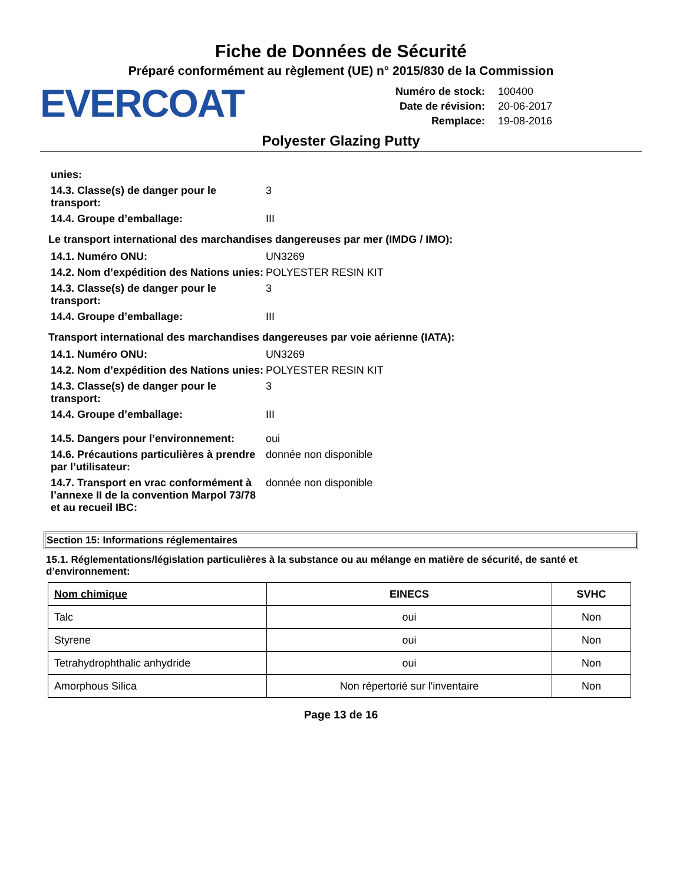Fiche de Données de Sécurité
Préparé conformément au règlement (UE) n° 2015/830 de la Commission
EVERCOAT
| Numéro de stock: | 100400 |
| Date de révision: | 20-06-2017 |
| Remplace: | 19-08-2016 |
Polyester Glazing Putty
unies:
14.3. Classe(s) de danger pour le transport:
3
14.4. Groupe d’emballage: III
Le transport international des marchandises dangereuses par mer (IMDG / IMO):
14.1. Numéro ONU: UN3269
14.2. Nom d’expédition des Nations unies:
POLYESTER RESIN KIT
14.3. Classe(s) de danger pour le transport:
3
14.4. Groupe d’emballage: III
Transport international des marchandises dangereuses par voie aérienne (IATA):
14.1. Numéro ONU: UN3269
14.2. Nom d’expédition des Nations unies:
POLYESTER RESIN KIT
14.3. Classe(s) de danger pour le transport:
3
14.4. Groupe d’emballage: III
14.5. Dangers pour l’environnement:
oui
14.6. Précautions particulières à prendre par l’utilisateur:
donnée non disponible
14.7. Transport en vrac conformément à l’annexe II de la convention Marpol 73/78 et au recueil IBC:
donnée non disponible
Section 15: Informations réglementaires
15.1. Réglementations/législation particulières à la substance ou au mélange en matière de sécurité, de santé et d’environnement:
| Nom chimique | EINECS | SVHC |
| --- | --- | --- |
| Talc | oui | Non |
| Styrene | oui | Non |
| Tetrahydrophthalic anhydride | oui | Non |
| Amorphous Silica | Non répertorié sur l'inventaire | Non |
Page 13 de 16